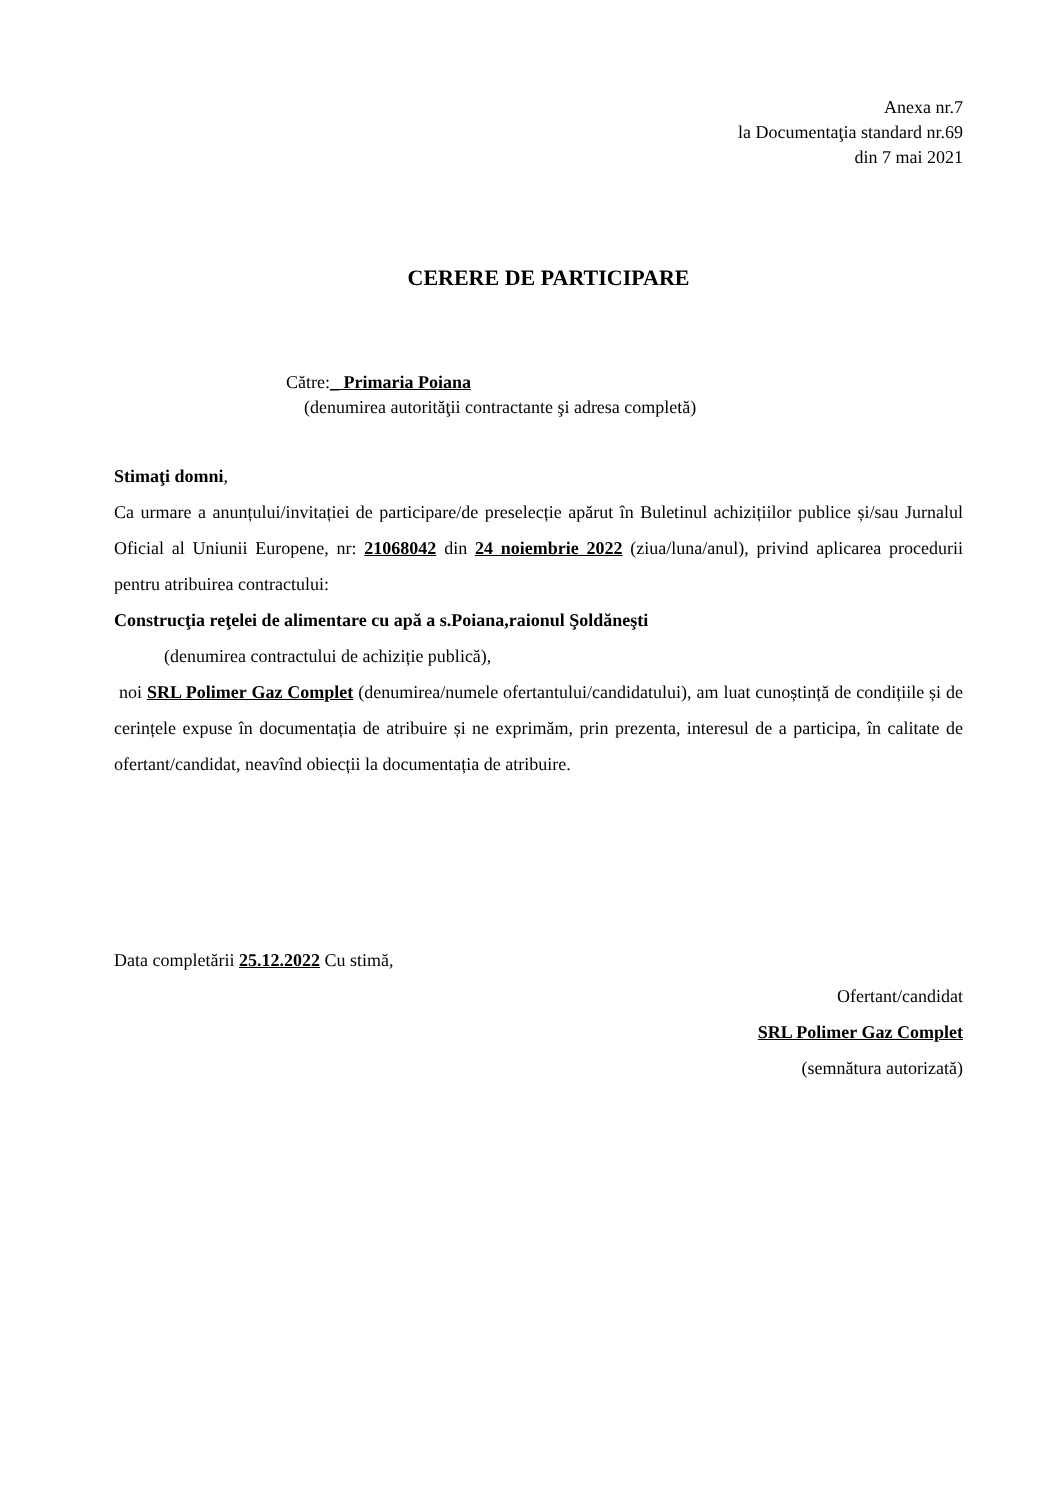Anexa nr.7
la Documentaţia standard nr.69
din 7 mai 2021
CERERE DE PARTICIPARE
Către: _ Primaria Poiana
(denumirea autorităţii contractante şi adresa completă)
Stimaţi domni,
Ca urmare a anunțului/invitației de participare/de preselecție apărut în Buletinul achizițiilor publice și/sau Jurnalul Oficial al Uniunii Europene, nr: 21068042 din 24 noiembrie 2022 (ziua/luna/anul), privind aplicarea procedurii pentru atribuirea contractului:
Construcţia reţelei de alimentare cu apă a s.Poiana,raionul Şoldăneşti
(denumirea contractului de achiziție publică),
noi SRL Polimer Gaz Complet (denumirea/numele ofertantului/candidatului), am luat cunoștință de condițiile și de cerințele expuse în documentația de atribuire și ne exprimăm, prin prezenta, interesul de a participa, în calitate de ofertant/candidat, neavînd obiecții la documentația de atribuire.
Data completării 25.12.2022 Cu stimă,
Ofertant/candidat
SRL Polimer Gaz Complet
(semnătura autorizată)